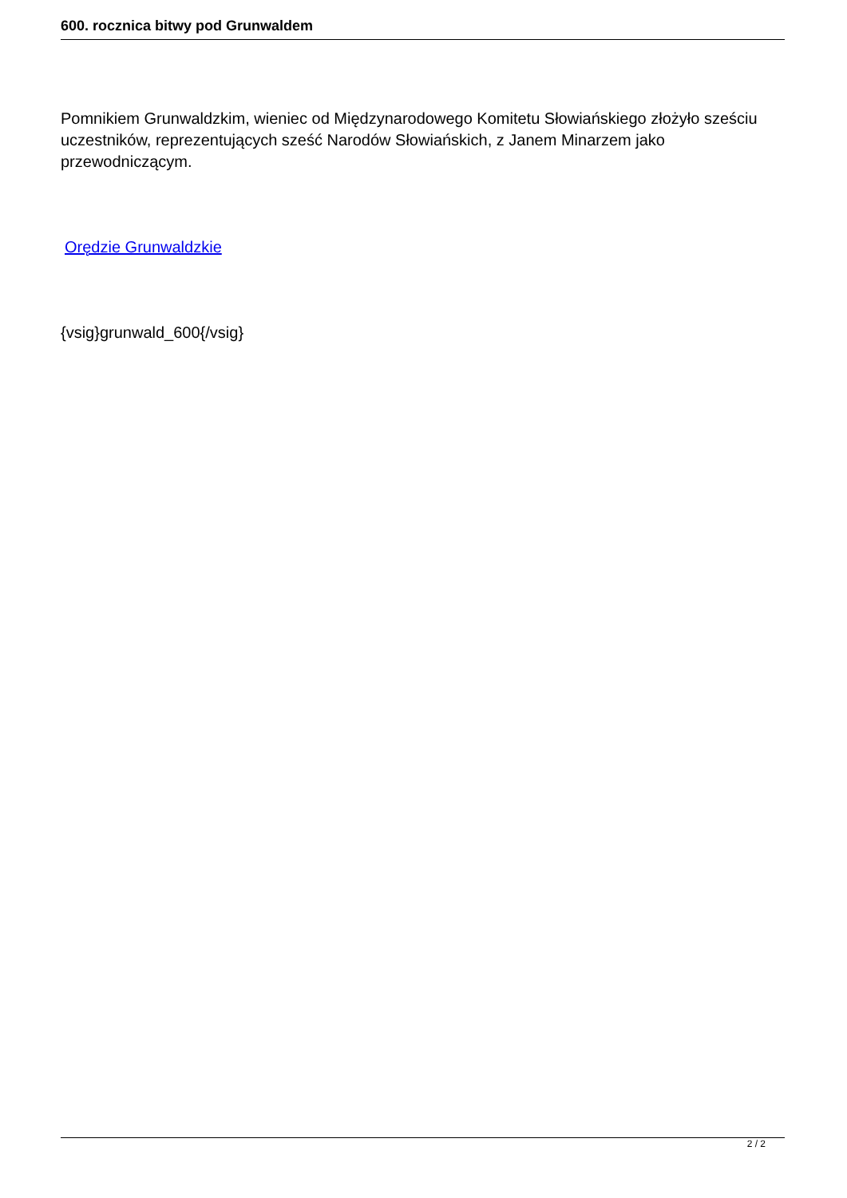600. rocznica bitwy pod Grunwaldem
Pomnikiem Grunwaldzkim, wieniec od Międzynarodowego Komitetu Słowiańskiego złożyło sześciu uczestników, reprezentujących sześć Narodów Słowiańskich, z Janem Minarzem jako przewodniczącym.
Orędzie Grunwaldzkie
{vsig}grunwald_600{/vsig}
2 / 2